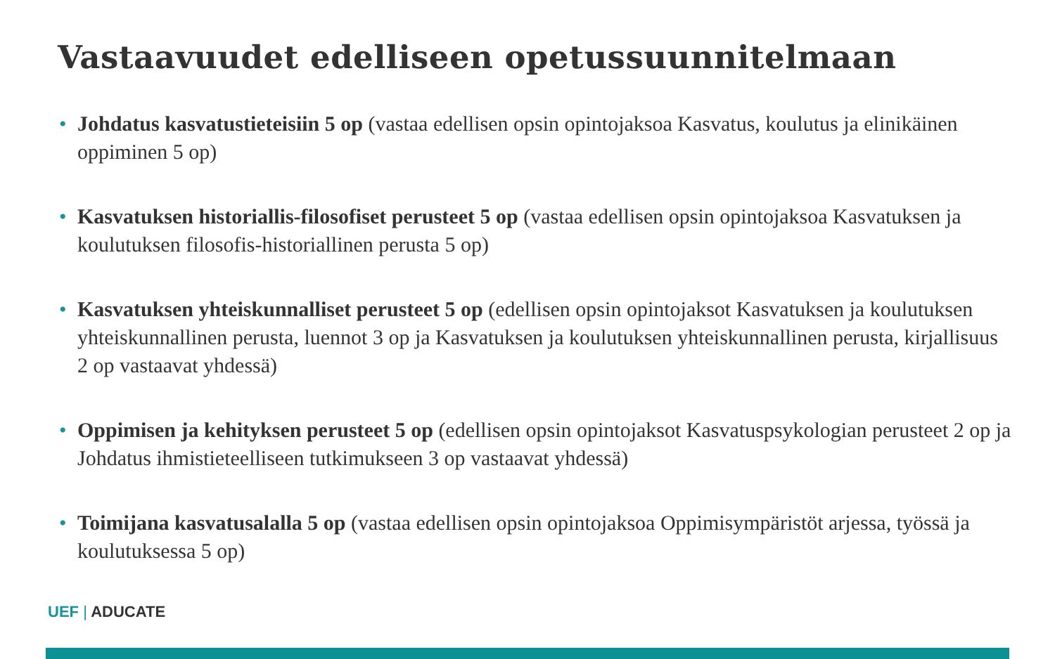Vastaavuudet edelliseen opetussuunnitelmaan
• Johdatus kasvatustieteisiin 5 op (vastaa edellisen opsin opintojaksoa Kasvatus, koulutus ja elinikäinen oppiminen 5 op)
• Kasvatuksen historiallis-filosofiset perusteet 5 op (vastaa edellisen opsin opintojaksoa Kasvatuksen ja koulutuksen filosofis-historiallinen perusta 5 op)
• Kasvatuksen yhteiskunnalliset perusteet 5 op (edellisen opsin opintojaksot Kasvatuksen ja koulutuksen yhteiskunnallinen perusta, luennot 3 op ja Kasvatuksen ja koulutuksen yhteiskunnallinen perusta, kirjallisuus 2 op vastaavat yhdessä)
• Oppimisen ja kehityksen perusteet 5 op (edellisen opsin opintojaksot Kasvatuspsykologian perusteet 2 op ja Johdatus ihmistieteelliseen tutkimukseen 3 op vastaavat yhdessä)
• Toimijana kasvatusalalla 5 op (vastaa edellisen opsin opintojaksoa Oppimisympäristöt arjessa, työssä ja koulutuksessa 5 op)
UEF | ADUCATE